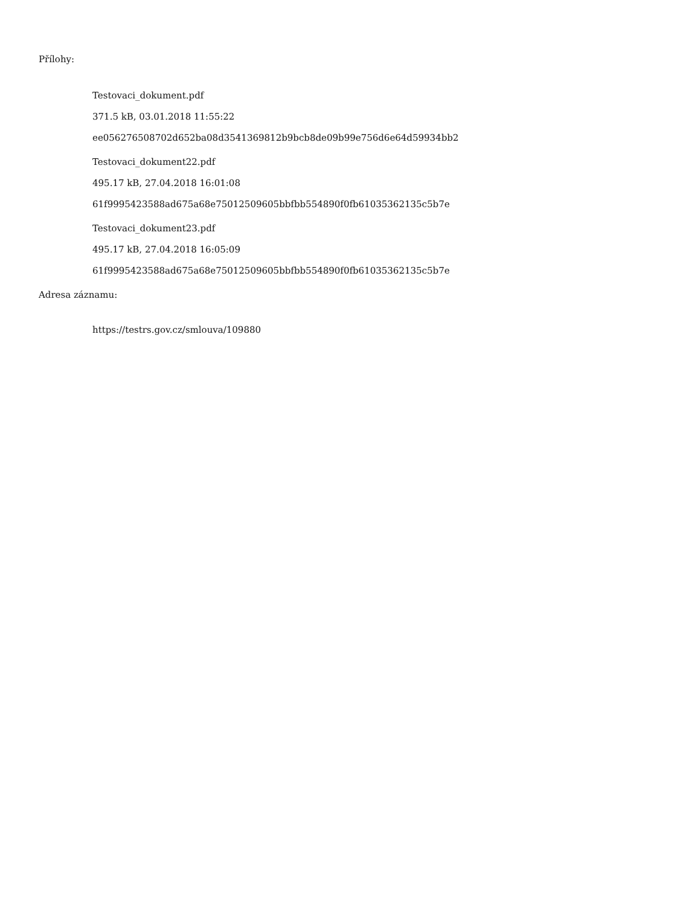Přílohy:
Testovaci_dokument.pdf
371.5 kB, 03.01.2018 11:55:22
ee056276508702d652ba08d3541369812b9bcb8de09b99e756d6e64d59934bb2
Testovaci_dokument22.pdf
495.17 kB, 27.04.2018 16:01:08
61f9995423588ad675a68e75012509605bbfbb554890f0fb61035362135c5b7e
Testovaci_dokument23.pdf
495.17 kB, 27.04.2018 16:05:09
61f9995423588ad675a68e75012509605bbfbb554890f0fb61035362135c5b7e
Adresa záznamu:
https://testrs.gov.cz/smlouva/109880